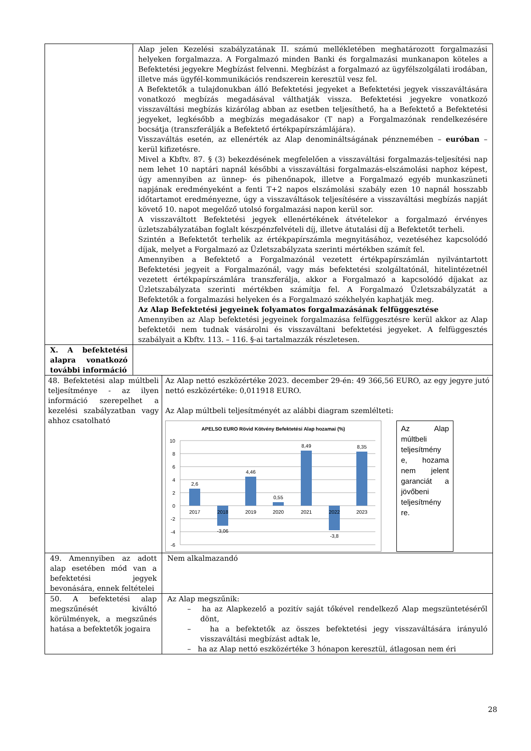| | Alap jelen Kezelési szabályzatának II. számú mellékletében meghatározott forgalmazási helyeken forgalmazza. A Forgalmazó minden Banki és forgalmazási munkanapon köteles a Befektetési jegyekre Megbízást felvenni. Megbízást a forgalmazó az ügyfélszolgálati irodában, illetve más ügyfél-kommunikációs rendszerein keresztül vesz fel. A Befektetők a tulajdonukban álló Befektetési jegyeket a Befektetési jegyek visszaváltására vonatkozó megbízás megadásával válthatják vissza. Befektetési jegyekre vonatkozó visszaváltási megbízás kizárólag abban az esetben teljesíthető, ha a Befektető a Befektetési jegyeket, legkésőbb a megbízás megadásakor (T nap) a Forgalmazónak rendelkezésére bocsátja (transzferálják a Befektető értékpapírszámlájára). Visszaváltás esetén, az ellenérték az Alap denominált­ságának pénznemében – euróban – kerül kifizetésre. Mivel a Kbftv. 87. § (3) bekezdésének megfelelően a visszaváltási forgalmazás-teljesítési nap nem lehet 10 naptári napnál későbbi a visszaváltási forgalmazás-elszámolási naphoz képest, úgy amennyiben az ünnep- és pihenőnapok, illetve a Forgalmazó egyéb munkaszüneti napjának eredményeként a fenti T+2 napos elszámolási szabály ezen 10 napnál hosszabb időtartamot eredményezne, úgy a visszaváltások teljesítésére a visszaváltási megbízás napját követő 10. napot megelőző utolsó forgalmazási napon kerül sor. A visszaváltott Befektetési jegyek ellenértékének átvételekor a forgalmazó érvényes üzletszabályzatában foglalt készpénzfelvételi díj, illetve átutalási díj a Befektetőt terheli. Szintén a Befektetőt terhelik az értékpapírszámla megnyitásához, vezetéséhez kapcsolódó díjak, melyet a Forgalmazó az Üzletszabályzata szerinti mértékben számít fel. Amennyiben a Befektető a Forgalmazónál vezetett értékpapírszámlán nyilvántartott Befektetési jegyeit a Forgalmazónál, vagy más befektetési szolgáltatónál, hitelintézetnél vezetett értékpapírszámlára transzferálja, akkor a Forgalmazó a kapcsolódó díjakat az Üzletszabályzata szerinti mértékben számítja fel. A Forgalmazó Üzletszabályzatát a Befektetők a forgalmazási helyeken és a Forgalmazó székhelyén kaphatják meg. Az Alap Befektetési jegyeinek folyamatos forgalmazásának felfüggesztése Amennyiben az Alap befektetési jegyeinek forgalmazása felfüggesztésre kerül akkor az Alap befektetői nem tudnak vásárolni és visszaváltani befektetési jegyeket. A felfüggesztés szabályait a Kbftv. 113. – 116. §-ai tartalmazzák részletesen. | |
| X. A befektetési alapra vonatkozó további információ | | |
| 48. Befektetési alap múltbeli teljesítménye - az ilyen információ szerepelhet a kezelési szabályzatban vagy ahhoz csatolható | | Az Alap nettó eszközértéke 2023. december 29-én: 49 366,56 EURO, az egy jegyre jutó nettó eszközértéke: 0,011918 EURO. Az Alap múltbeli teljesítményét az alábbi diagram szemlélteti: APELSO EURO Rövid Kötvény Befektetési Alap hozamai (%) 10 8 6 4 2 0 -2 -4 -6 2017 2018 2019 2020 2021 2022 2023 2,6 -3,06 4,46 0,55 8,49 -3,8 8,35 Az Alap múltbeli teljesítmény e, hozama nem jelent garanciát a jövőbeni teljesítmény re. |
| 49. Amennyiben az adott alap esetében mód van a befektetési jegyek bevonására, ennek feltételei | | Nem alkalmazandó |
| 50. A befektetési alap megszűnését kiváltó körülmények, a megszűnés hatása a befektetők jogaira | | Az Alap megszűnik: – ha az Alapkezelő a pozitív saját tőkével rendelkező Alap megszüntetéséről dönt, – ha a befektetők az összes befektetési jegy visszaváltására irányuló visszaváltási megbízást adtak le, – ha az Alap nettó eszközértéke 3 hónapon keresztül, átlagosan nem éri |
28